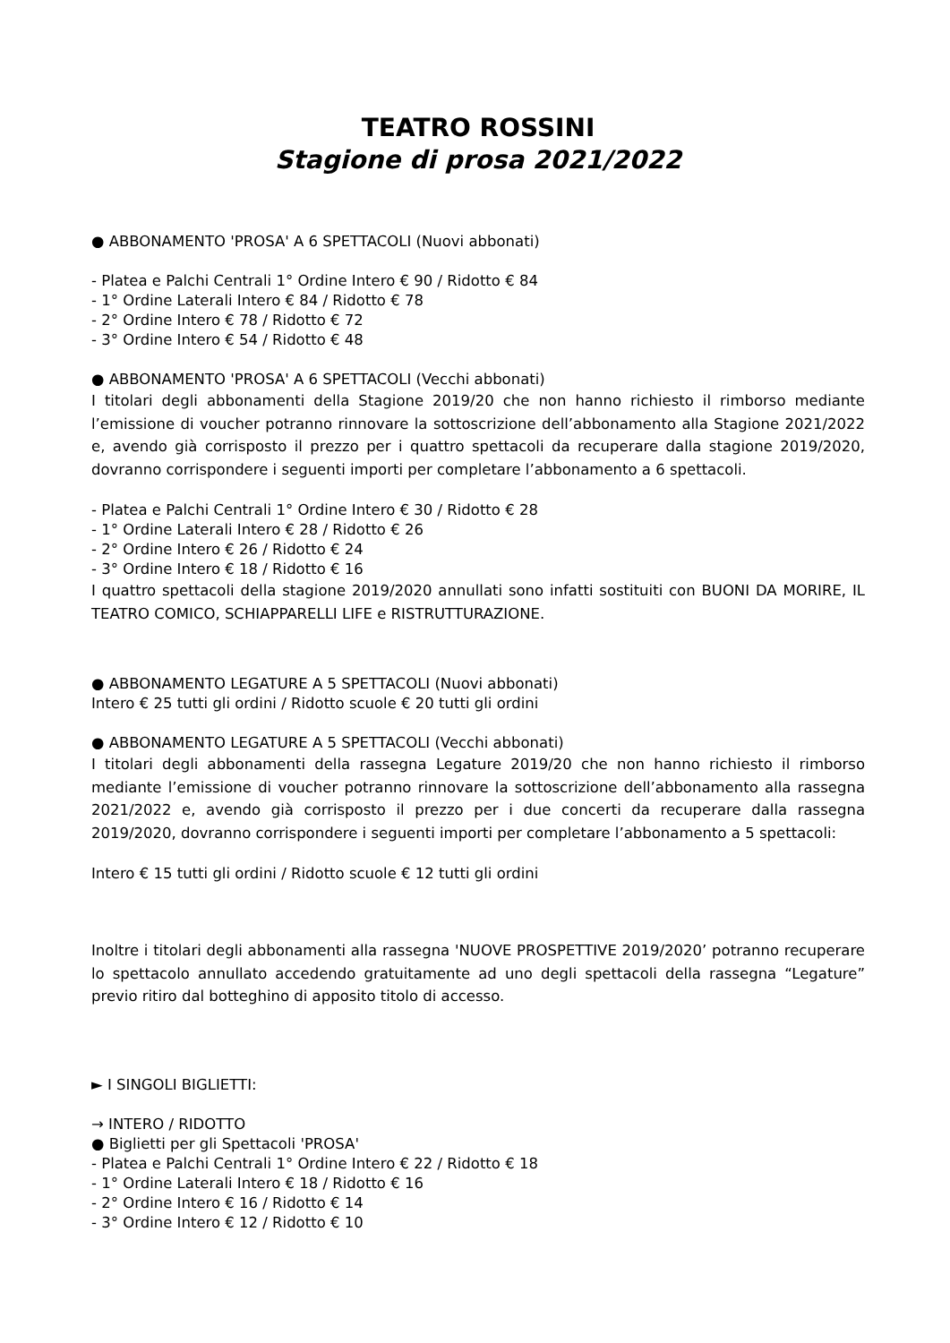TEATRO ROSSINI
Stagione di prosa 2021/2022
● ABBONAMENTO 'PROSA' A 6 SPETTACOLI (Nuovi abbonati)
- Platea e Palchi Centrali 1° Ordine Intero € 90 / Ridotto € 84
- 1° Ordine Laterali Intero € 84 / Ridotto € 78
- 2° Ordine Intero € 78 / Ridotto € 72
- 3° Ordine Intero € 54 / Ridotto € 48
● ABBONAMENTO 'PROSA' A 6 SPETTACOLI (Vecchi abbonati)
I titolari degli abbonamenti della Stagione 2019/20 che non hanno richiesto il rimborso mediante l’emissione di voucher potranno rinnovare la sottoscrizione dell’abbonamento alla Stagione 2021/2022 e, avendo già corrisposto il prezzo per i quattro spettacoli da recuperare dalla stagione 2019/2020, dovranno corrispondere i seguenti importi per completare l’abbonamento a 6 spettacoli.
- Platea e Palchi Centrali 1° Ordine Intero € 30 / Ridotto € 28
- 1° Ordine Laterali Intero € 28 / Ridotto € 26
- 2° Ordine Intero € 26 / Ridotto € 24
- 3° Ordine Intero € 18 / Ridotto € 16
I quattro spettacoli della stagione 2019/2020 annullati sono infatti sostituiti con BUONI DA MORIRE, IL TEATRO COMICO, SCHIAPPARELLI LIFE e RISTRUTTURAZIONE.
● ABBONAMENTO LEGATURE A 5 SPETTACOLI (Nuovi abbonati)
Intero € 25 tutti gli ordini / Ridotto scuole € 20 tutti gli ordini
● ABBONAMENTO LEGATURE A 5 SPETTACOLI (Vecchi abbonati)
I titolari degli abbonamenti della rassegna Legature 2019/20 che non hanno richiesto il rimborso mediante l’emissione di voucher potranno rinnovare la sottoscrizione dell’abbonamento alla rassegna 2021/2022 e, avendo già corrisposto il prezzo per i due concerti da recuperare dalla rassegna 2019/2020, dovranno corrispondere i seguenti importi per completare l’abbonamento a 5 spettacoli:
Intero € 15 tutti gli ordini / Ridotto scuole € 12 tutti gli ordini
Inoltre i titolari degli abbonamenti alla rassegna 'NUOVE PROSPETTIVE 2019/2020’ potranno recuperare lo spettacolo annullato accedendo gratuitamente ad uno degli spettacoli della rassegna “Legature” previo ritiro dal botteghino di apposito titolo di accesso.
► I SINGOLI BIGLIETTI:
→ INTERO / RIDOTTO
● Biglietti per gli Spettacoli 'PROSA'
- Platea e Palchi Centrali 1° Ordine Intero € 22 / Ridotto € 18
- 1° Ordine Laterali Intero € 18 / Ridotto € 16
- 2° Ordine Intero € 16 / Ridotto € 14
- 3° Ordine Intero € 12 / Ridotto € 10